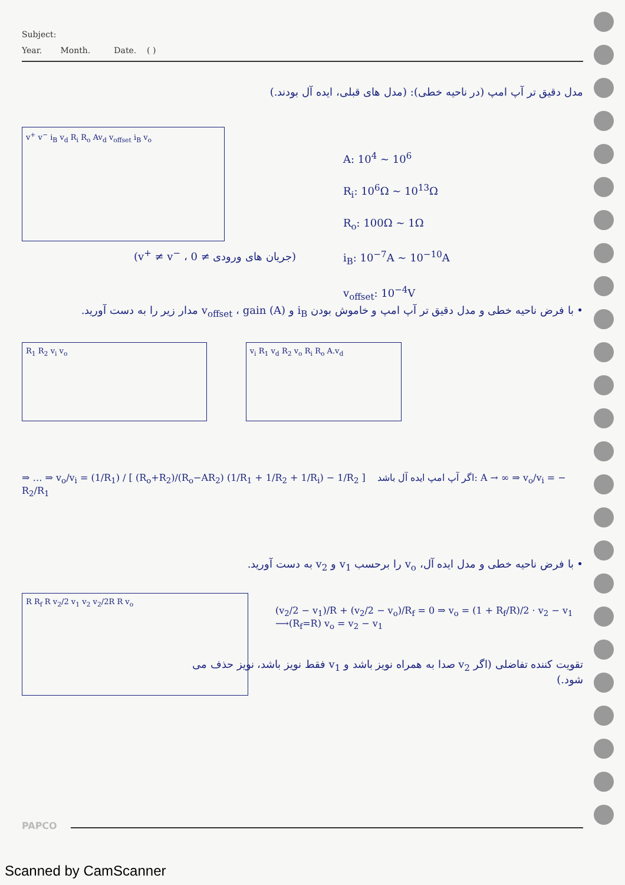Subject:
Year. Month. Date. ( )
مدل دقیق تر آپ امپ (در ناحیه خطی): (مدل های قبلی، ایده آل بودند.)
v<sup>+</sup> v<sup>−</sup> i<sub>B</sub> v<sub>d</sub> R<sub>i</sub> R<sub>o</sub> Av<sub>d</sub> v<sub>offset</sub> i<sub>B</sub> v<sub>o</sub>
A: 10<sup>4</sup> ~ 10<sup>6</sup>
R<sub>i</sub>: 10<sup>6</sup>Ω ~ 10<sup>13</sup>Ω
R<sub>o</sub>: 100Ω ~ 1Ω
i<sub>B</sub>: 10<sup>−7</sup>A ~ 10<sup>−10</sup>A
v<sub>offset</sub>: 10<sup>−4</sup>V
(v<sup>+</sup> ≠ v<sup>−</sup> ، جریان های ورودی ≠ 0)
• با فرض ناحیه خطی و مدل دقیق تر آپ امپ و خاموش بودن i<sub>B</sub> و v<sub>offset</sub> ، gain (A) مدار زیر را به دست آورید.
R<sub>1</sub> R<sub>2</sub> v<sub>i</sub> v<sub>o</sub> v<sub>i</sub> R<sub>1</sub> v<sub>d</sub> R<sub>2</sub> v<sub>o</sub> R<sub>i</sub> R<sub>o</sub> A.v<sub>d</sub>
⇒ … ⇒ v<sub>o</sub>/v<sub>i</sub> = (1/R<sub>1</sub>) / [ (R<sub>o</sub>+R<sub>2</sub>)/(R<sub>o</sub>−AR<sub>2</sub>) (1/R<sub>1</sub> + 1/R<sub>2</sub> + 1/R<sub>i</sub>) − 1/R<sub>2</sub> ] اگر آپ امپ ایده آل باشد: A → ∞ ⇒ v<sub>o</sub>/v<sub>i</sub> = − R<sub>2</sub>/R<sub>1</sub>
• با فرض ناحیه خطی و مدل ایده آل، v<sub>o</sub> را برحسب v<sub>1</sub> و v<sub>2</sub> به دست آورید.
R R<sub>f</sub> R v<sub>2</sub>/2 v<sub>1</sub> v<sub>2</sub> v<sub>2</sub>/2R R v<sub>o</sub>
(v<sub>2</sub>/2 − v<sub>1</sub>)/R + (v<sub>2</sub>/2 − v<sub>o</sub>)/R<sub>f</sub> = 0 ⇒ v<sub>o</sub> = (1 + R<sub>f</sub>/R)/2 · v<sub>2</sub> − v<sub>1</sub> ⟶(R<sub>f</sub>=R) v<sub>o</sub> = v<sub>2</sub> − v<sub>1</sub>
تقویت کننده تفاضلی (اگر v<sub>2</sub> صدا به همراه نویز باشد و v<sub>1</sub> فقط نویز باشد، نویز حذف می شود.)
PAPCO
Scanned by CamScanner